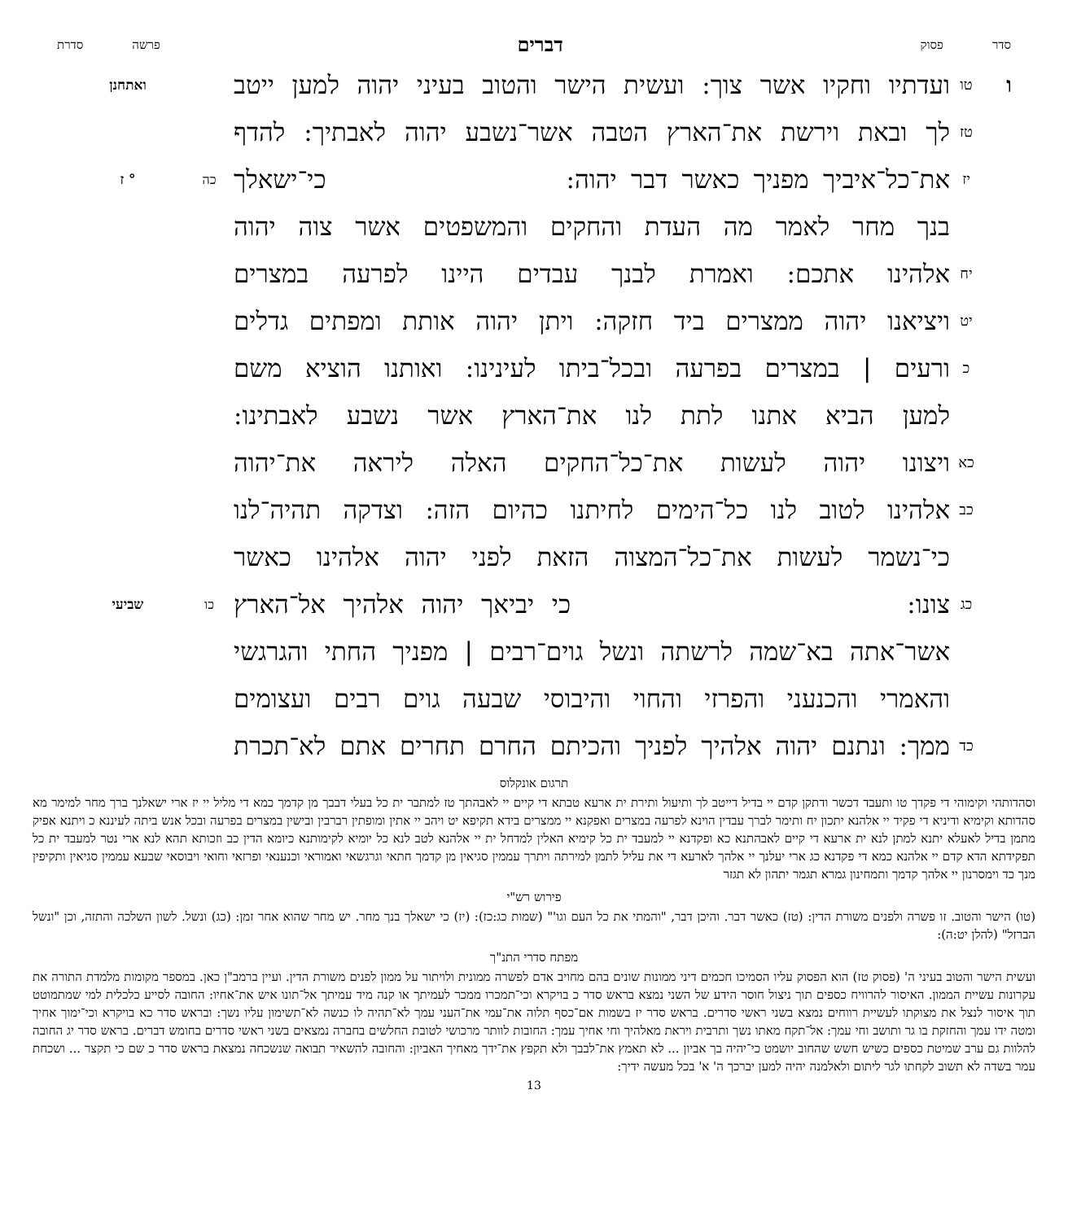סדר פסוק
דברים
פרשה סדרת
ו
טו
ועדתיו וחקיו אשר צוך: ועשית הישר והטוב בעיני יהוה למען ייטב
ואתחנן
טז
לך ובאת וירשת את־הארץ הטבה אשר־נשבע יהוה לאבתיך: להדף
יז
את־כל־איביך מפניך כאשר דבר יהוה: כי־ישאלך
כה ° ז
בנך מחר לאמר מה העדת והחקים והמשפטים אשר צוה יהוה
יח
אלהינו אתכם: ואמרת לבנך עבדים היינו לפרעה במצרים
יט
ויציאנו יהוה ממצרים ביד חזקה: ויתן יהוה אותת ומפתים גדלים
כ
ורעים | במצרים בפרעה ובכל־ביתו לעינינו: ואותנו הוציא משם
למען הביא אתנו לתת לנו את־הארץ אשר נשבע לאבתינו:
כא
ויצונו יהוה לעשות את־כל־החקים האלה ליראה את־יהוה
כב
אלהינו לטוב לנו כל־הימים לחיתנו כהיום הזה: וצדקה תהיה־לנו
כי־נשמר לעשות את־כל־המצוה הזאת לפני יהוה אלהינו כאשר
כג
צונו: כי יביאך יהוה אלהיך אל־הארץ
כו שביעי
אשר־אתה בא־שמה לרשתה ונשל גוים־רבים | מפניך החתי והגרגשי
והאמרי והכנעני והפרזי והחוי והיבוסי שבעה גוים רבים ועצומים
כד
ממך: ונתנם יהוה אלהיך לפניך והכיתם החרם תחרים אתם לא־תכרת
תרגום אונקלוס
וסהדותהי וקימוהי די פקדך טו ותעבד דכשר ודתקן קדם יי בדיל דייטב לך ותיעול ותירת ית ארעא טבתא די קיים יי לאבהתך טז למתבר ית כל בעלי דבבך מן קדמך כמא די מליל יי יז ארי ישאלנך ברך מחר למימר מא סהדותא וקימיא ודיניא די פקיד יי אלהנא יתכון יח ותימר לברך עבדין הוינא לפרעה במצרים ואפקנא יי ממצרים בידא תקיפא יט ויהב יי אתין ומופתין רברבין ובישין במצרים בפרעה ובכל אנש ביתה לעיננא כ ויתנא אפיק מתמן בדיל לאעלא יתנא למתן לנא ית ארעא די קיים לאבהתנא כא ופקדנא יי למעבד ית כל קימיא האלין למדחל ית יי אלהנא לטב לנא כל יומיא לקימותנא כיומא הדין כב וזכותא תהא לנא ארי נטר למעבד ית כל תפקידתא הדא קדם יי אלהנא כמא די פקדנא כג ארי יעלנך יי אלהך לארעא די את עליל לתמן למירתה ויתרך עממין סגיאין מן קדמך חתאי וגרגשאי ואמוראי וכנענאי ופרזאי וחואי ויבוסאי שבעא עממין סגיאין ותקיפין מנך כד וימסרנון יי אלהך קדמך ותמחינון גמרא תגמר יתהון לא תגזר
פירוש רש"י
(טו) הישר והטוב. זו פשרה ולפנים משורת הדין: (טז) כאשר דבר. והיכן דבר, "והמתי את כל העם וגו'" (שמות כג:כז): (יז) כי ישאלך בנך מחר. יש מחר שהוא אחר זמן: (כג) ונשל. לשון השלכה והתזה, וכן "ונשל הברזל" (להלן יט:ה):
מפתח סדרי התנ"ך
ועשית הישר והטוב בעיני ה' (פסוק טז) הוא הפסוק עליו הסמיכו חכמים דיני ממונות שונים בהם מחויב אדם לפשרה ממונית ולויתור על ממון לפנים משורת הדין. ועיין ברמב"ן כאן. במספר מקומות מלמדת התורה את עקרונות עשיית הממון. האיסור להרוויח כספים תוך ניצול חוסר הידע של השני נמצא בראש סדר כ בויקרא וכי־תמכרו ממכר לעמיתך או קנה מיד עמיתך אל־תונו איש את־אחיו: החובה לסייע כלכלית למי שמתמוטט תוך איסור לנצל את מצוקתו לעשיית רווחים נמצא בשני ראשי סדרים. בראש סדר יז בשמות אם־כסף תלוה את־עמי את־העני עמך לא־תהיה לו כנשה לא־תשימון עליו נשך: ובראש סדר כא בויקרא וכי־ימוך אחיך ומטה ידו עמך והחזקת בו גר ותושב וחי עמך: אל־תקח מאתו נשך ותרבית ויראת מאלהיך וחי אחיך עמך: החובות לוותר מרכושי לטובת החלשים בחברה נמצאים בשני ראשי סדרים בחומש דברים. בראש סדר יג החובה להלוות גם ערב שמיטת כספים כשיש חשש שהחוב יושמט כי־יהיה בך אביון ... לא תאמץ את־לבבך ולא תקפץ את־ידך מאחיך האביון: והחובה להשאיר תבואה שנשכחה נמצאת בראש סדר כ שם כי תקצר ... ושכחת עמר בשדה לא תשוב לקחתו לגר ליתום ולאלמנה יהיה למען יברכך ה' א' בכל מעשה ידיך:
13